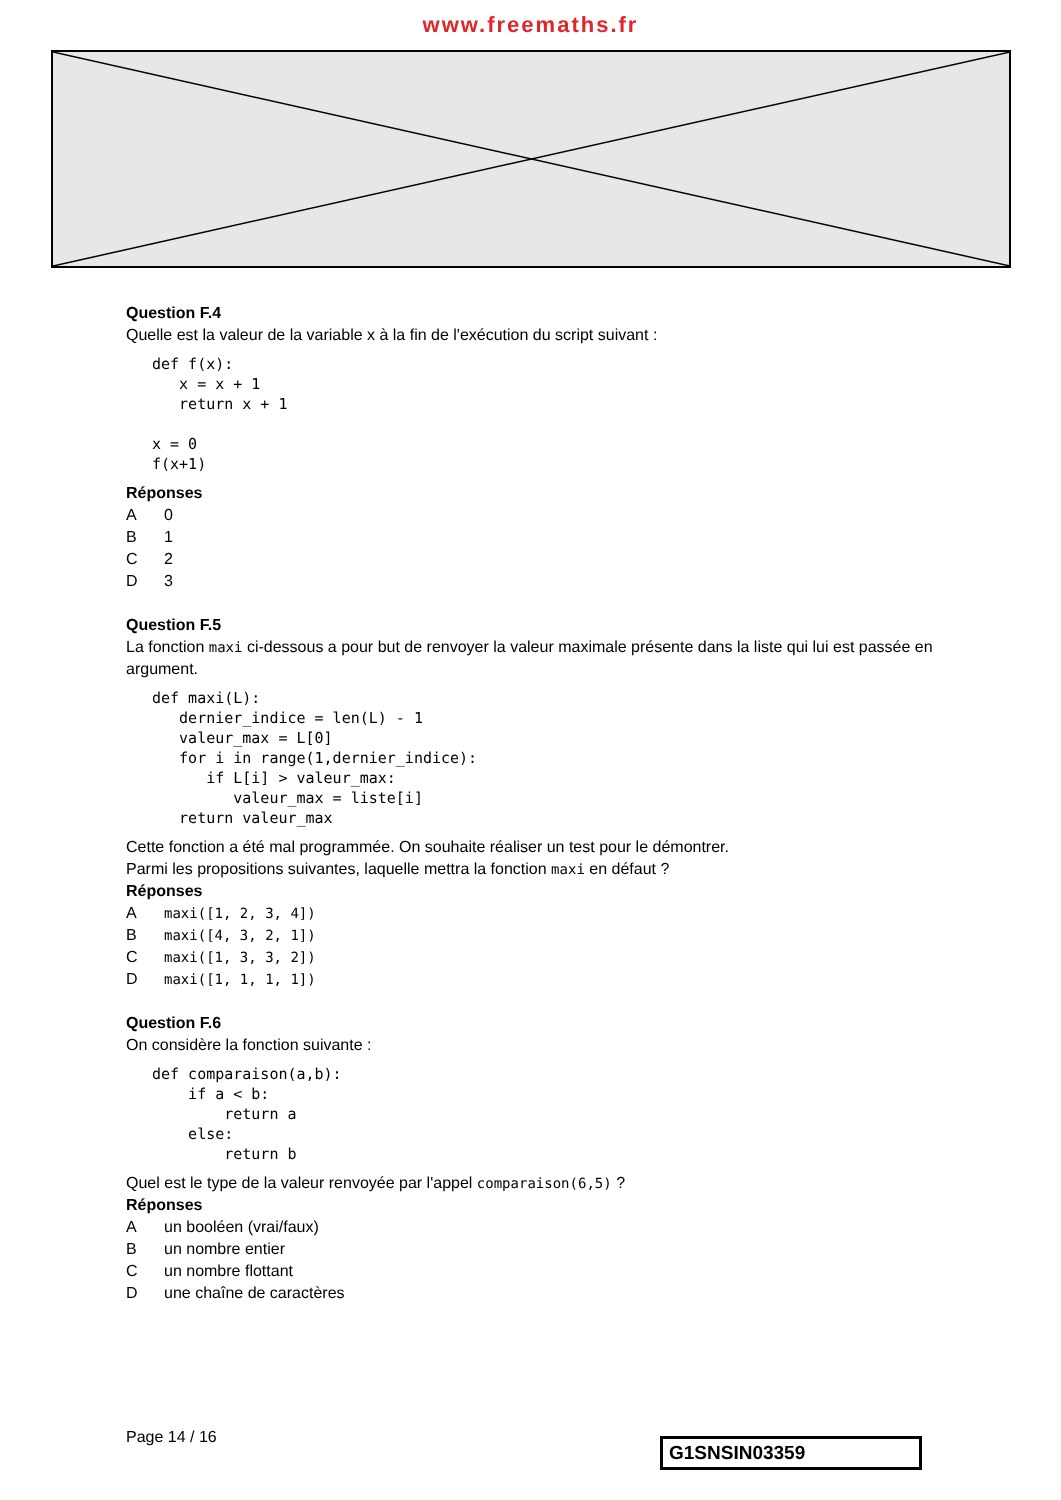www.freemaths.fr
Question F.4
Quelle est la valeur de la variable x à la fin de l'exécution du script suivant :
def f(x):
   x = x + 1
   return x + 1

x = 0
f(x+1)
Réponses
A 0
B 1
C 2
D 3
Question F.5
La fonction maxi ci-dessous a pour but de renvoyer la valeur maximale présente dans la liste qui lui est passée en argument.
def maxi(L):
   dernier_indice = len(L) - 1
   valeur_max = L[0]
   for i in range(1,dernier_indice):
      if L[i] > valeur_max:
         valeur_max = liste[i]
   return valeur_max
Cette fonction a été mal programmée. On souhaite réaliser un test pour le démontrer.
Parmi les propositions suivantes, laquelle mettra la fonction maxi en défaut ?
Réponses
Amaxi([1, 2, 3, 4])
Bmaxi([4, 3, 2, 1])
Cmaxi([1, 3, 3, 2])
Dmaxi([1, 1, 1, 1])
Question F.6
On considère la fonction suivante :
def comparaison(a,b):
    if a < b:
        return a
    else:
        return b
Quel est le type de la valeur renvoyée par l'appel comparaison(6,5) ?
Réponses
Aun booléen (vrai/faux)
Bun nombre entier
Cun nombre flottant
Dune chaîne de caractères
Page 14 / 16 G1SNSIN03359